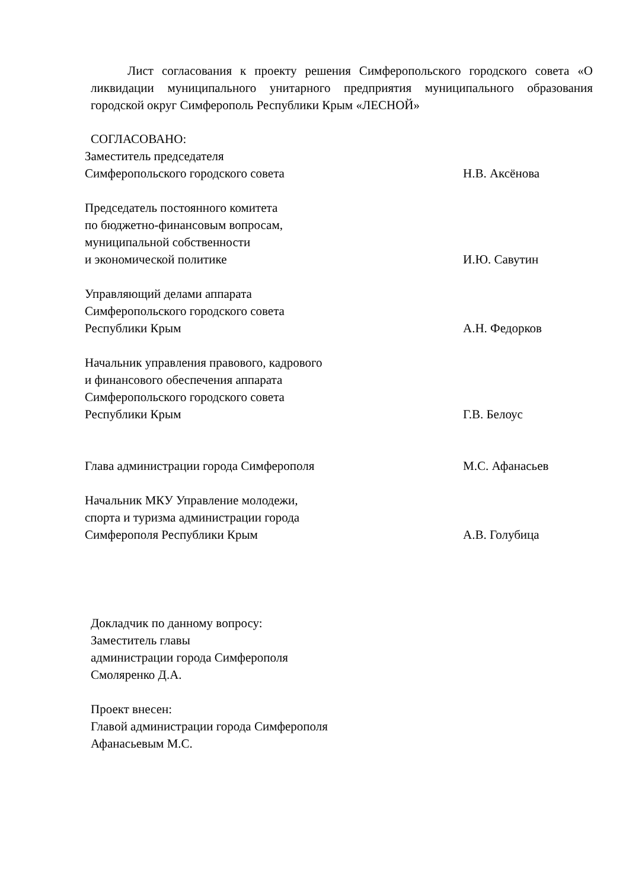Лист согласования к проекту решения Симферопольского городского совета «О ликвидации муниципального унитарного предприятия муниципального образования городской округ Симферополь Республики Крым «ЛЕСНОЙ»
СОГЛАСОВАНО:
Заместитель председателя
Симферопольского городского совета
Н.В. Аксёнова
Председатель постоянного комитета
по бюджетно-финансовым вопросам,
муниципальной собственности
и экономической политике
И.Ю. Савутин
Управляющий делами аппарата
Симферопольского городского совета
Республики Крым
А.Н. Федорков
Начальник управления правового, кадрового
и финансового обеспечения аппарата
Симферопольского городского совета
Республики Крым
Г.В. Белоус
Глава администрации города Симферополя М.С. Афанасьев
Начальник МКУ Управление молодежи,
спорта и туризма администрации города
Симферополя Республики Крым
А.В. Голубица
Докладчик по данному вопросу:
Заместитель главы
администрации города Симферополя
Смоляренко Д.А.
Проект внесен:
Главой администрации города Симферополя
Афанасьевым М.С.